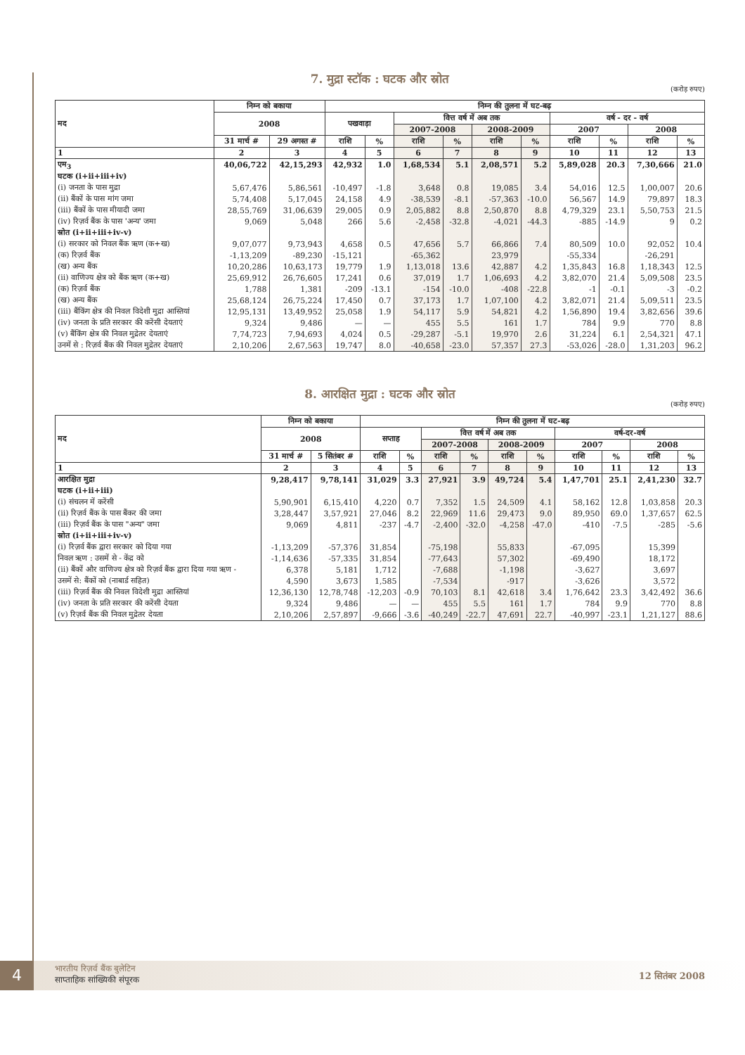7. मुद्रा स्टॉक : घटक और स्रोत
(करोड़ रुपए)
| मद | निम्न को बकाया | | निम्न की तुलना में घट-बढ़ | | | | | | | | | |
| --- | --- | --- | --- | --- | --- | --- | --- | --- | --- | --- | --- | --- |
| | 2008 | | पखवाड़ा | | वित्त वर्ष में अब तक | | | | वर्ष - दर - वर्ष | | | |
| | | | | | 2007-2008 | | 2008-2009 | | 2007 | | 2008 | |
| | 31 मार्च # | 29 अगस्त # | राशि | % | राशि | % | राशि | % | राशि | % | राशि | % |
| 1 | 2 | 3 | 4 | 5 | 6 | 7 | 8 | 9 | 10 | 11 | 12 | 13 |
| एम<sub>3</sub> | 40,06,722 | 42,15,293 | 42,932 | 1.0 | 1,68,534 | 5.1 | 2,08,571 | 5.2 | 5,89,028 | 20.3 | 7,30,666 | 21.0 |
| घटक (i+ii+iii+iv) | | | | | | | | | | | | |
| (i) जनता के पास मुद्रा | 5,67,476 | 5,86,561 | -10,497 | -1.8 | 3,648 | 0.8 | 19,085 | 3.4 | 54,016 | 12.5 | 1,00,007 | 20.6 |
| (ii) बैंकों के पास मांग जमा | 5,74,408 | 5,17,045 | 24,158 | 4.9 | -38,539 | -8.1 | -57,363 | -10.0 | 56,567 | 14.9 | 79,897 | 18.3 |
| (iii) बैंकों के पास मीयादी जमा | 28,55,769 | 31,06,639 | 29,005 | 0.9 | 2,05,882 | 8.8 | 2,50,870 | 8.8 | 4,79,329 | 23.1 | 5,50,753 | 21.5 |
| (iv) रिज़र्व बैंक के पास 'अन्य' जमा | 9,069 | 5,048 | 266 | 5.6 | -2,458 | -32.8 | -4,021 | -44.3 | -885 | -14.9 | 9 | 0.2 |
| स्रोत (i+ii+iii+iv-v) | | | | | | | | | | | | |
| (i) सरकार को निवल बैंक ऋण (क+ख) | 9,07,077 | 9,73,943 | 4,658 | 0.5 | 47,656 | 5.7 | 66,866 | 7.4 | 80,509 | 10.0 | 92,052 | 10.4 |
| (क) रिज़र्व बैंक | -1,13,209 | -89,230 | -15,121 | | -65,362 | | 23,979 | | -55,334 | | -26,291 | |
| (ख) अन्य बैंक | 10,20,286 | 10,63,173 | 19,779 | 1.9 | 1,13,018 | 13.6 | 42,887 | 4.2 | 1,35,843 | 16.8 | 1,18,343 | 12.5 |
| (ii) वाणिज्य क्षेत्र को बैंक ऋण (क+ख) | 25,69,912 | 26,76,605 | 17,241 | 0.6 | 37,019 | 1.7 | 1,06,693 | 4.2 | 3,82,070 | 21.4 | 5,09,508 | 23.5 |
| (क) रिज़र्व बैंक | 1,788 | 1,381 | -209 | -13.1 | -154 | -10.0 | -408 | -22.8 | -1 | -0.1 | -3 | -0.2 |
| (ख) अन्य बैंक | 25,68,124 | 26,75,224 | 17,450 | 0.7 | 37,173 | 1.7 | 1,07,100 | 4.2 | 3,82,071 | 21.4 | 5,09,511 | 23.5 |
| (iii) बैंकिंग क्षेत्र की निवल विदेशी मुद्रा आस्तियां | 12,95,131 | 13,49,952 | 25,058 | 1.9 | 54,117 | 5.9 | 54,821 | 4.2 | 1,56,890 | 19.4 | 3,82,656 | 39.6 |
| (iv) जनता के प्रति सरकार की करेंसी देयताएं | 9,324 | 9,486 | — | — | 455 | 5.5 | 161 | 1.7 | 784 | 9.9 | 770 | 8.8 |
| (v) बैंकिंग क्षेत्र की निवल मुद्रेतर देयताएं | 7,74,723 | 7,94,693 | 4,024 | 0.5 | -29,287 | -5.1 | 19,970 | 2.6 | 31,224 | 6.1 | 2,54,321 | 47.1 |
| उनमें से : रिज़र्व बैंक की निवल मुद्रेतर देयताएं | 2,10,206 | 2,67,563 | 19,747 | 8.0 | -40,658 | -23.0 | 57,357 | 27.3 | -53,026 | -28.0 | 1,31,203 | 96.2 |
8. आरक्षित मुद्रा : घटक और स्रोत
(करोड़ रुपए)
| मद | निम्न को बकाया | | निम्न की तुलना में घट-बढ़ | | | | | | | | | |
| --- | --- | --- | --- | --- | --- | --- | --- | --- | --- | --- | --- | --- |
| | 2008 | | सप्ताह | | वित्त वर्ष में अब तक | | | | वर्ष-दर-वर्ष | | | |
| | | | | | 2007-2008 | | 2008-2009 | | 2007 | | 2008 | |
| | 31 मार्च # | 5 सितंबर # | राशि | % | राशि | % | राशि | % | राशि | % | राशि | % |
| 1 | 2 | 3 | 4 | 5 | 6 | 7 | 8 | 9 | 10 | 11 | 12 | 13 |
| आरक्षित मुद्रा | 9,28,417 | 9,78,141 | 31,029 | 3.3 | 27,921 | 3.9 | 49,724 | 5.4 | 1,47,701 | 25.1 | 2,41,230 | 32.7 |
| घटक (i+ii+iii) | | | | | | | | | | | | |
| (i) संचलन में करेंसी | 5,90,901 | 6,15,410 | 4,220 | 0.7 | 7,352 | 1.5 | 24,509 | 4.1 | 58,162 | 12.8 | 1,03,858 | 20.3 |
| (ii) रिज़र्व बैंक के पास बैंकर की जमा | 3,28,447 | 3,57,921 | 27,046 | 8.2 | 22,969 | 11.6 | 29,473 | 9.0 | 89,950 | 69.0 | 1,37,657 | 62.5 |
| (iii) रिज़र्व बैंक के पास "अन्य" जमा | 9,069 | 4,811 | -237 | -4.7 | -2,400 | -32.0 | -4,258 | -47.0 | -410 | -7.5 | -285 | -5.6 |
| स्रोत (i+ii+iii+iv-v) | | | | | | | | | | | | |
| (i) रिज़र्व बैंक द्वारा सरकार को दिया गया | -1,13,209 | -57,376 | 31,854 | | -75,198 | | 55,833 | | -67,095 | | 15,399 | |
| निवल ऋण : उसमें से - केंद्र को | -1,14,636 | -57,335 | 31,854 | | -77,643 | | 57,302 | | -69,490 | | 18,172 | |
| (ii) बैंकों और वाणिज्य क्षेत्र को रिज़र्व बैंक द्वारा दिया गया ऋण - | 6,378 | 5,181 | 1,712 | | -7,688 | | -1,198 | | -3,627 | | 3,697 | |
| उसमें से: बैंकों को (नाबार्ड सहित) | 4,590 | 3,673 | 1,585 | | -7,534 | | -917 | | -3,626 | | 3,572 | |
| (iii) रिज़र्व बैंक की निवल विदेशी मुद्रा आस्तियां | 12,36,130 | 12,78,748 | -12,203 | -0.9 | 70,103 | 8.1 | 42,618 | 3.4 | 1,76,642 | 23.3 | 3,42,492 | 36.6 |
| (iv) जनता के प्रति सरकार की करेंसी देयता | 9,324 | 9,486 | — | — | 455 | 5.5 | 161 | 1.7 | 784 | 9.9 | 770 | 8.8 |
| (v) रिज़र्व बैंक की निवल मुद्रेतर देयता | 2,10,206 | 2,57,897 | -9,666 | -3.6 | -40,249 | -22.7 | 47,691 | 22.7 | -40,997 | -23.1 | 1,21,127 | 88.6 |
4
भारतीय रिज़र्व बैंक बुलेटिन
साप्ताहिक सांख्यिकी संपूरक
12 सितंबर 2008